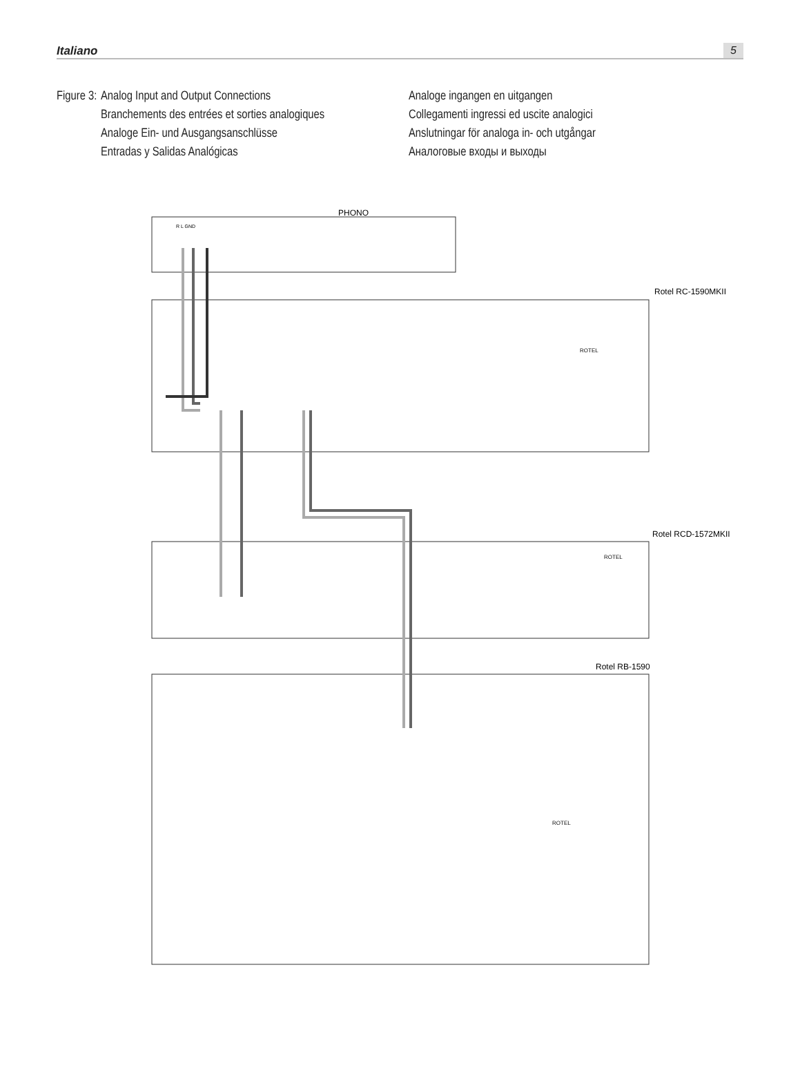Italiano 5
Figure 3:
Analog Input and Output Connections
Branchements des entrées et sorties analogiques
Analoge Ein- und Ausgangsanschlüsse
Entradas y Salidas Analógicas
Analoge ingangen en uitgangen
Collegamenti ingressi ed uscite analogici
Anslutningar för analoga in- och utgångar
Аналоговые входы и выходы
PHONO
R L GND
Rotel RC-1590MKII
Rotel RCD-1572MKII
Rotel RB-1590
ROTEL
ROTEL
ROTEL